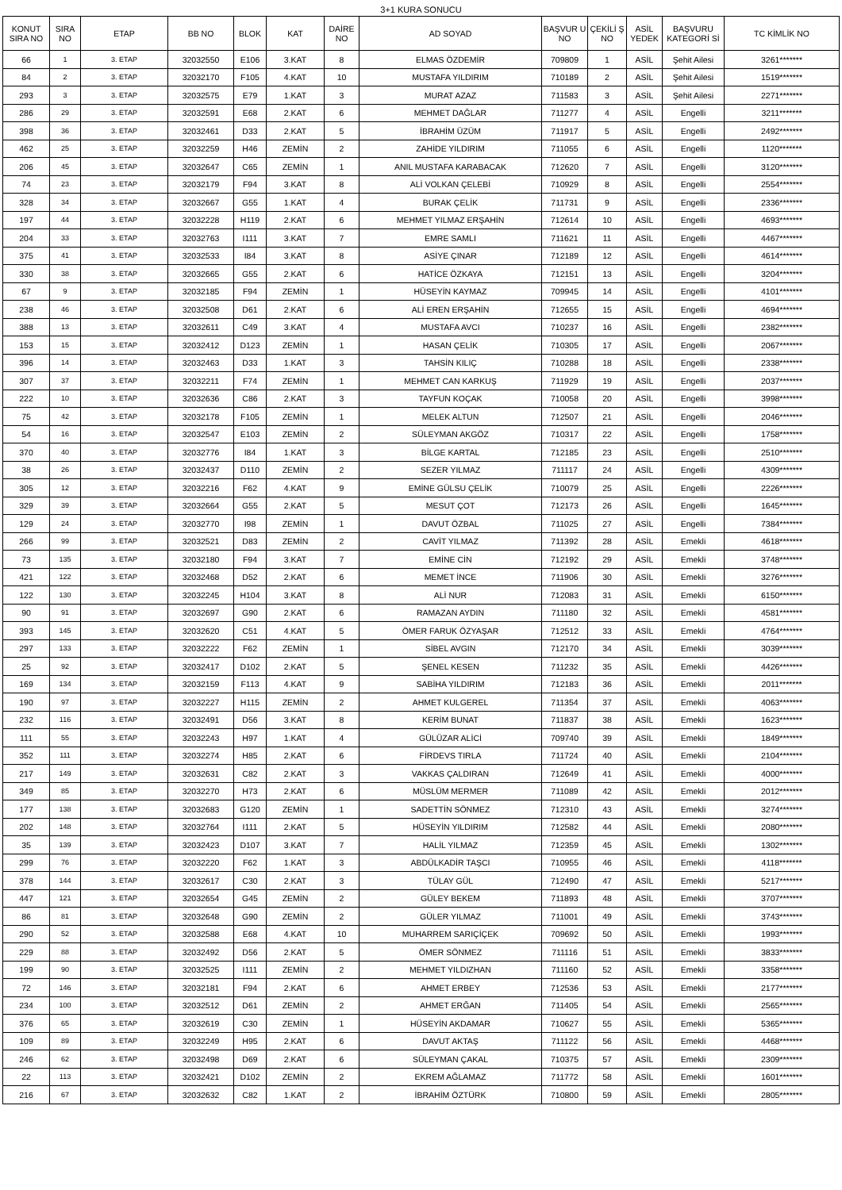3+1 KURA SONUCU
| KONUT SIRA NO | SIRA NO | ETAP | BB NO | BLOK | KAT | DAİRE NO | AD SOYAD | BAŞVUR U NO | ÇEKİLİ Ş NO | ASİL YEDEK | BAŞVURU KATEGORİ Sİ | TC KİMLİK NO |
| --- | --- | --- | --- | --- | --- | --- | --- | --- | --- | --- | --- | --- |
| 66 | 1 | 3. ETAP | 32032550 | E106 | 3.KAT | 8 | ELMAS ÖZDEMİR | 709809 | 1 | ASİL | Şehit Ailesi | 3261******* |
| 84 | 2 | 3. ETAP | 32032170 | F105 | 4.KAT | 10 | MUSTAFA YILDIRIM | 710189 | 2 | ASİL | Şehit Ailesi | 1519******* |
| 293 | 3 | 3. ETAP | 32032575 | E79 | 1.KAT | 3 | MURAT AZAZ | 711583 | 3 | ASİL | Şehit Ailesi | 2271******* |
| 286 | 29 | 3. ETAP | 32032591 | E68 | 2.KAT | 6 | MEHMET DAĞLAR | 711277 | 4 | ASİL | Engelli | 3211******* |
| 398 | 36 | 3. ETAP | 32032461 | D33 | 2.KAT | 5 | İBRAHİM ÜZÜM | 711917 | 5 | ASİL | Engelli | 2492******* |
| 462 | 25 | 3. ETAP | 32032259 | H46 | ZEMİN | 2 | ZAHİDE YILDIRIM | 711055 | 6 | ASİL | Engelli | 1120******* |
| 206 | 45 | 3. ETAP | 32032647 | C65 | ZEMİN | 1 | ANIL MUSTAFA KARABACAK | 712620 | 7 | ASİL | Engelli | 3120******* |
| 74 | 23 | 3. ETAP | 32032179 | F94 | 3.KAT | 8 | ALİ VOLKAN ÇELEBİ | 710929 | 8 | ASİL | Engelli | 2554******* |
| 328 | 34 | 3. ETAP | 32032667 | G55 | 1.KAT | 4 | BURAK ÇELİK | 711731 | 9 | ASİL | Engelli | 2336******* |
| 197 | 44 | 3. ETAP | 32032228 | H119 | 2.KAT | 6 | MEHMET YILMAZ ERŞAHİN | 712614 | 10 | ASİL | Engelli | 4693******* |
| 204 | 33 | 3. ETAP | 32032763 | I111 | 3.KAT | 7 | EMRE SAMLI | 711621 | 11 | ASİL | Engelli | 4467******* |
| 375 | 41 | 3. ETAP | 32032533 | I84 | 3.KAT | 8 | ASİYE ÇINAR | 712189 | 12 | ASİL | Engelli | 4614******* |
| 330 | 38 | 3. ETAP | 32032665 | G55 | 2.KAT | 6 | HATİCE ÖZKAYA | 712151 | 13 | ASİL | Engelli | 3204******* |
| 67 | 9 | 3. ETAP | 32032185 | F94 | ZEMİN | 1 | HÜSEYİN KAYMAZ | 709945 | 14 | ASİL | Engelli | 4101******* |
| 238 | 46 | 3. ETAP | 32032508 | D61 | 2.KAT | 6 | ALİ EREN ERŞAHİN | 712655 | 15 | ASİL | Engelli | 4694******* |
| 388 | 13 | 3. ETAP | 32032611 | C49 | 3.KAT | 4 | MUSTAFA AVCI | 710237 | 16 | ASİL | Engelli | 2382******* |
| 153 | 15 | 3. ETAP | 32032412 | D123 | ZEMİN | 1 | HASAN ÇELİK | 710305 | 17 | ASİL | Engelli | 2067******* |
| 396 | 14 | 3. ETAP | 32032463 | D33 | 1.KAT | 3 | TAHSİN KILIÇ | 710288 | 18 | ASİL | Engelli | 2338******* |
| 307 | 37 | 3. ETAP | 32032211 | F74 | ZEMİN | 1 | MEHMET CAN KARKUŞ | 711929 | 19 | ASİL | Engelli | 2037******* |
| 222 | 10 | 3. ETAP | 32032636 | C86 | 2.KAT | 3 | TAYFUN KOÇAK | 710058 | 20 | ASİL | Engelli | 3998******* |
| 75 | 42 | 3. ETAP | 32032178 | F105 | ZEMİN | 1 | MELEK ALTUN | 712507 | 21 | ASİL | Engelli | 2046******* |
| 54 | 16 | 3. ETAP | 32032547 | E103 | ZEMİN | 2 | SÜLEYMAN AKGÖZ | 710317 | 22 | ASİL | Engelli | 1758******* |
| 370 | 40 | 3. ETAP | 32032776 | I84 | 1.KAT | 3 | BİLGE KARTAL | 712185 | 23 | ASİL | Engelli | 2510******* |
| 38 | 26 | 3. ETAP | 32032437 | D110 | ZEMİN | 2 | SEZER YILMAZ | 711117 | 24 | ASİL | Engelli | 4309******* |
| 305 | 12 | 3. ETAP | 32032216 | F62 | 4.KAT | 9 | EMİNE GÜLSU ÇELİK | 710079 | 25 | ASİL | Engelli | 2226******* |
| 329 | 39 | 3. ETAP | 32032664 | G55 | 2.KAT | 5 | MESUT ÇOT | 712173 | 26 | ASİL | Engelli | 1645******* |
| 129 | 24 | 3. ETAP | 32032770 | I98 | ZEMİN | 1 | DAVUT ÖZBAL | 711025 | 27 | ASİL | Engelli | 7384******* |
| 266 | 99 | 3. ETAP | 32032521 | D83 | ZEMİN | 2 | CAVİT YILMAZ | 711392 | 28 | ASİL | Emekli | 4618******* |
| 73 | 135 | 3. ETAP | 32032180 | F94 | 3.KAT | 7 | EMİNE CİN | 712192 | 29 | ASİL | Emekli | 3748******* |
| 421 | 122 | 3. ETAP | 32032468 | D52 | 2.KAT | 6 | MEMET İNCE | 711906 | 30 | ASİL | Emekli | 3276******* |
| 122 | 130 | 3. ETAP | 32032245 | H104 | 3.KAT | 8 | ALİ NUR | 712083 | 31 | ASİL | Emekli | 6150******* |
| 90 | 91 | 3. ETAP | 32032697 | G90 | 2.KAT | 6 | RAMAZAN AYDIN | 711180 | 32 | ASİL | Emekli | 4581******* |
| 393 | 145 | 3. ETAP | 32032620 | C51 | 4.KAT | 5 | ÖMER FARUK ÖZYAŞAR | 712512 | 33 | ASİL | Emekli | 4764******* |
| 297 | 133 | 3. ETAP | 32032222 | F62 | ZEMİN | 1 | SİBEL AVGIN | 712170 | 34 | ASİL | Emekli | 3039******* |
| 25 | 92 | 3. ETAP | 32032417 | D102 | 2.KAT | 5 | ŞENEL KESEN | 711232 | 35 | ASİL | Emekli | 4426******* |
| 169 | 134 | 3. ETAP | 32032159 | F113 | 4.KAT | 9 | SABİHA YILDIRIM | 712183 | 36 | ASİL | Emekli | 2011******* |
| 190 | 97 | 3. ETAP | 32032227 | H115 | ZEMİN | 2 | AHMET KULGEREL | 711354 | 37 | ASİL | Emekli | 4063******* |
| 232 | 116 | 3. ETAP | 32032491 | D56 | 3.KAT | 8 | KERİM BUNAT | 711837 | 38 | ASİL | Emekli | 1623******* |
| 111 | 55 | 3. ETAP | 32032243 | H97 | 1.KAT | 4 | GÜLÜZAR ALİCİ | 709740 | 39 | ASİL | Emekli | 1849******* |
| 352 | 111 | 3. ETAP | 32032274 | H85 | 2.KAT | 6 | FİRDEVS TIRLA | 711724 | 40 | ASİL | Emekli | 2104******* |
| 217 | 149 | 3. ETAP | 32032631 | C82 | 2.KAT | 3 | VAKKAS ÇALDIRAN | 712649 | 41 | ASİL | Emekli | 4000******* |
| 349 | 85 | 3. ETAP | 32032270 | H73 | 2.KAT | 6 | MÜSLÜM MERMER | 711089 | 42 | ASİL | Emekli | 2012******* |
| 177 | 138 | 3. ETAP | 32032683 | G120 | ZEMİN | 1 | SADETTİN SÖNMEZ | 712310 | 43 | ASİL | Emekli | 3274******* |
| 202 | 148 | 3. ETAP | 32032764 | I111 | 2.KAT | 5 | HÜSEYİN YILDIRIM | 712582 | 44 | ASİL | Emekli | 2080******* |
| 35 | 139 | 3. ETAP | 32032423 | D107 | 3.KAT | 7 | HALİL YILMAZ | 712359 | 45 | ASİL | Emekli | 1302******* |
| 299 | 76 | 3. ETAP | 32032220 | F62 | 1.KAT | 3 | ABDÜLKADİR TAŞCI | 710955 | 46 | ASİL | Emekli | 4118******* |
| 378 | 144 | 3. ETAP | 32032617 | C30 | 2.KAT | 3 | TÜLAY GÜL | 712490 | 47 | ASİL | Emekli | 5217******* |
| 447 | 121 | 3. ETAP | 32032654 | G45 | ZEMİN | 2 | GÜLEY BEKEM | 711893 | 48 | ASİL | Emekli | 3707******* |
| 86 | 81 | 3. ETAP | 32032648 | G90 | ZEMİN | 2 | GÜLER YILMAZ | 711001 | 49 | ASİL | Emekli | 3743******* |
| 290 | 52 | 3. ETAP | 32032588 | E68 | 4.KAT | 10 | MUHARREM SARIÇİÇEK | 709692 | 50 | ASİL | Emekli | 1993******* |
| 229 | 88 | 3. ETAP | 32032492 | D56 | 2.KAT | 5 | ÖMER SÖNMEZ | 711116 | 51 | ASİL | Emekli | 3833******* |
| 199 | 90 | 3. ETAP | 32032525 | I111 | ZEMİN | 2 | MEHMET YILDIZHAN | 711160 | 52 | ASİL | Emekli | 3358******* |
| 72 | 146 | 3. ETAP | 32032181 | F94 | 2.KAT | 6 | AHMET ERBEY | 712536 | 53 | ASİL | Emekli | 2177******* |
| 234 | 100 | 3. ETAP | 32032512 | D61 | ZEMİN | 2 | AHMET ERĞAN | 711405 | 54 | ASİL | Emekli | 2565******* |
| 376 | 65 | 3. ETAP | 32032619 | C30 | ZEMİN | 1 | HÜSEYİN AKDAMAR | 710627 | 55 | ASİL | Emekli | 5365******* |
| 109 | 89 | 3. ETAP | 32032249 | H95 | 2.KAT | 6 | DAVUT AKTAŞ | 711122 | 56 | ASİL | Emekli | 4468******* |
| 246 | 62 | 3. ETAP | 32032498 | D69 | 2.KAT | 6 | SÜLEYMAN ÇAKAL | 710375 | 57 | ASİL | Emekli | 2309******* |
| 22 | 113 | 3. ETAP | 32032421 | D102 | ZEMİN | 2 | EKREM AĞLAMAZ | 711772 | 58 | ASİL | Emekli | 1601******* |
| 216 | 67 | 3. ETAP | 32032632 | C82 | 1.KAT | 2 | İBRAHİM ÖZTÜRK | 710800 | 59 | ASİL | Emekli | 2805******* |